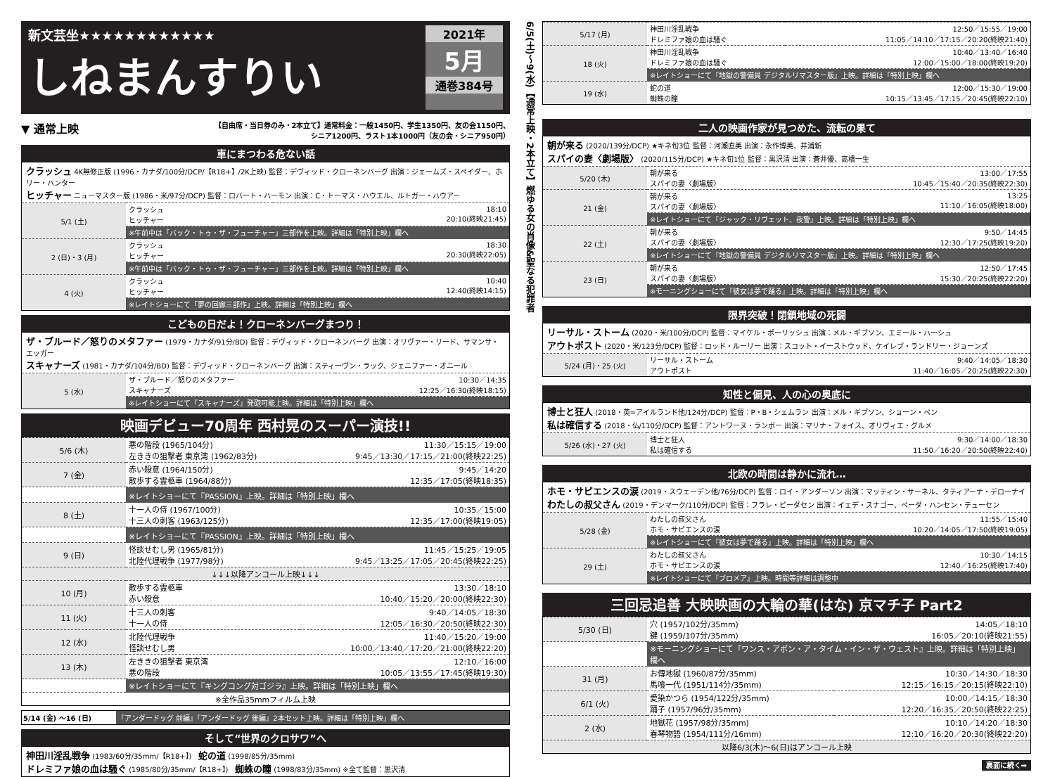新文芸坐★★★★★★★★★★★★
しねまんすりい
2021年
5月
通巻384号
▼ 通常上映 【自由席・当日券のみ・2本立て】通常料金：一般1450円、学生1350円、友の会1150円、
シニア1200円、ラスト1本1000円（友の会・シニア950円）
車にまつわる危ない話
クラッシュ 4K無修正版 (1996・カナダ/100分/DCP/【R18+】/2K上映) 監督：デヴィッド・クローネンバーグ 出演：ジェームズ・スペイダー、ホリー・ハンター
ヒッチャー ニューマスター版 (1986・米/97分/DCP) 監督：ロバート・ハーモン 出演：C・トーマス・ハウエル、ルトガー・ハウアー
| 5/1 (土) | クラッシュ ヒッチャー | 18:10 20:10(終映21:45) |
| | ※午前中は「バック・トゥ・ザ・フューチャー」三部作を上映。詳細は「特別上映」欄へ | |
| 2 (日)・3 (月) | クラッシュ ヒッチャー | 18:30 20:30(終映22:05) |
| | ※午前中は「バック・トゥ・ザ・フューチャー」三部作を上映。詳細は「特別上映」欄へ | |
| 4 (火) | クラッシュ ヒッチャー | 10:40 12:40(終映14:15) |
| | ※レイトショーにて「夢の回廊三部作」上映。詳細は「特別上映」欄へ | |
こどもの日だよ！クローネンバーグまつり！
ザ・ブルード／怒りのメタファー (1979・カナダ/91分/BD) 監督：デヴィッド・クローネンバーグ 出演：オリヴァー・リード、サマンサ・エッガー
スキャナーズ (1981・カナダ/104分/BD) 監督：デヴィッド・クローネンバーグ 出演：スティーヴン・ラック、ジェニファー・オニール
| 5 (水) | ザ・ブルード／怒りのメタファー スキャナーズ | 10:30／14:35 12:25／16:30(終映18:15) |
| | ※レイトショーにて『スキャナーズ』発砲可能上映。詳細は「特別上映」欄へ | |
映画デビュー70周年 西村晃のスーパー演技!!
| 5/6 (木) | 悪の階段 (1965/104分) 左ききの狙撃者 東京湾 (1962/83分) | 11:30／15:15／19:00 9:45／13:30／17:15／21:00(終映22:25) |
| 7 (金) | 赤い殺意 (1964/150分) 散歩する霊柩車 (1964/88分) | 9:45／14:20 12:35／17:05(終映18:35) |
| | ※レイトショーにて『PASSION』上映。詳細は「特別上映」欄へ | |
| 8 (土) | 十一人の侍 (1967/100分) 十三人の刺客 (1963/125分) | 10:35／15:00 12:35／17:00(終映19:05) |
| | ※レイトショーにて『PASSION』上映。詳細は「特別上映」欄へ | |
| 9 (日) | 怪談せむし男 (1965/81分) 北陸代理戦争 (1977/98分) | 11:45／15:25／19:05 9:45／13:25／17:05／20:45(終映22:25) |
| ↓↓↓以降アンコール上映↓↓↓ | | |
| 10 (月) | 散歩する霊柩車 赤い殺意 | 13:30／18:10 10:40／15:20／20:00(終映22:30) |
| 11 (火) | 十三人の刺客 十一人の侍 | 9:40／14:05／18:30 12:05／16:30／20:50(終映22:30) |
| 12 (水) | 北陸代理戦争 怪談せむし男 | 11:40／15:20／19:00 10:00／13:40／17:20／21:00(終映22:20) |
| 13 (木) | 左ききの狙撃者 東京湾 悪の階段 | 12:10／16:00 10:05／13:55／17:45(終映19:30) |
| | ※レイトショーにて『キングコング対ゴジラ』上映。詳細は「特別上映」欄へ | |
| ※全作品35mmフィルム上映 | | |
5/14 (金) ～16 (日) 『アンダードッグ 前編』『アンダードッグ 後編』2本セット上映。詳細は「特別上映」欄へ
そして“世界のクロサワ”へ
神田川淫乱戦争 (1983/60分/35mm/【R18+】) 蛇の道 (1998/85分/35mm)
ドレミファ娘の血は騒ぐ (1985/80分/35mm/【R18+】) 蜘蛛の瞳 (1998/83分/35mm) ※全て監督：黒沢清
6/5(土)～9(水)【通常上映・2本立て】燃ゆる女の肖像&聖なる犯罪者
| 5/17 (月) | 神田川淫乱戦争 ドレミファ娘の血は騒ぐ | 12:50／15:55／19:00 11:05／14:10／17:15／20:20(終映21:40) |
| 18 (火) | 神田川淫乱戦争 ドレミファ娘の血は騒ぐ | 10:40／13:40／16:40 12:00／15:00／18:00(終映19:20) |
| | ※レイトショーにて『地獄の警備員 デジタルリマスター版』上映。詳細は「特別上映」欄へ | |
| 19 (水) | 蛇の道 蜘蛛の瞳 | 12:00／15:30／19:00 10:15／13:45／17:15／20:45(終映22:10) |
二人の映画作家が見つめた、流転の果て
朝が来る (2020/139分/DCP) ★キネ旬3位 監督：河瀬直美 出演：永作博美、井浦新
スパイの妻〈劇場版〉 (2020/115分/DCP) ★キネ旬1位 監督：黒沢清 出演：蒼井優、高橋一生
| 5/20 (木) | 朝が来る スパイの妻〈劇場版〉 | 13:00／17:55 10:45／15:40／20:35(終映22:30) |
| 21 (金) | 朝が来る スパイの妻〈劇場版〉 | 13:25 11:10／16:05(終映18:00) |
| | ※レイトショーにて『ジャック・リヴェット、夜警』上映。詳細は「特別上映」欄へ | |
| 22 (土) | 朝が来る スパイの妻〈劇場版〉 | 9:50／14:45 12:30／17:25(終映19:20) |
| | ※レイトショーにて『地獄の警備員 デジタルリマスター版』上映。詳細は「特別上映」欄へ | |
| 23 (日) | 朝が来る スパイの妻〈劇場版〉 | 12:50／17:45 15:30／20:25(終映22:20) |
| | ※モーニングショーにて『彼女は夢で踊る』上映。詳細は「特別上映」欄へ | |
限界突破！閉鎖地域の死闘
リーサル・ストーム (2020・米/100分/DCP) 監督：マイケル・ポーリッシュ 出演：メル・ギブソン、エミール・ハーシュ
アウトポスト (2020・米/123分/DCP) 監督：ロッド・ルーリー 出演：スコット・イーストウッド、ケイレブ・ランドリー・ジョーンズ
| 5/24 (月)・25 (火) | リーサル・ストーム アウトポスト | 9:40／14:05／18:30 11:40／16:05／20:25(終映22:30) |
知性と偏見、人の心の奥底に
博士と狂人 (2018・英=アイルランド他/124分/DCP) 監督：P・B・シェムラン 出演：メル・ギブソン、ショーン・ペン
私は確信する (2018・仏/110分/DCP) 監督：アントワーヌ・ランボー 出演：マリナ・フォイス、オリヴィエ・グルメ
| 5/26 (水)・27 (火) | 博士と狂人 私は確信する | 9:30／14:00／18:30 11:50／16:20／20:50(終映22:40) |
北欧の時間は静かに流れ…
ホモ・サピエンスの涙 (2019・スウェーデン他/76分/DCP) 監督：ロイ・アンダーソン 出演：マッティン・サーネル、タティアーナ・デローナイ
わたしの叔父さん (2019・デンマーク/110分/DCP) 監督：フラレ・ピーダセン 出演：イェデ・スナゴー、ペーダ・ハンセン・テューセン
| 5/28 (金) | わたしの叔父さん ホモ・サピエンスの涙 | 11:55／15:40 10:20／14:05／17:50(終映19:05) |
| | ※レイトショーにて『彼女は夢で踊る』上映。詳細は「特別上映」欄へ | |
| 29 (土) | わたしの叔父さん ホモ・サピエンスの涙 | 10:30／14:15 12:40／16:25(終映17:40) |
| | ※レイトショーにて『ブロメア』上映。時間等詳細は調整中 | |
三回忌追善 大映映画の大輪の華(はな) 京マチ子 Part2
| 5/30 (日) | 穴 (1957/102分/35mm) 鍵 (1959/107分/35mm) | 14:05／18:10 16:05／20:10(終映21:55) |
| | ※モーニングショーにて『ワンス・アポン・ア・タイム・イン・ザ・ウェスト』上映。詳細は「特別上映」欄へ | |
| 31 (月) | お傳地獄 (1960/87分/35mm) 馬喰一代 (1951/114分/35mm) | 10:30／14:30／18:30 12:15／16:15／20:15(終映22:10) |
| 6/1 (火) | 愛染かつら (1954/122分/35mm) 踊子 (1957/96分/35mm) | 10:00／14:15／18:30 12:20／16:35／20:50(終映22:25) |
| 2 (水) | 地獄花 (1957/98分/35mm) 春琴物語 (1954/111分/16mm) | 10:10／14:20／18:30 12:10／16:20／20:30(終映22:20) |
| 以降6/3(木)～6(日)はアンコール上映 | | |
裏面に続く➡